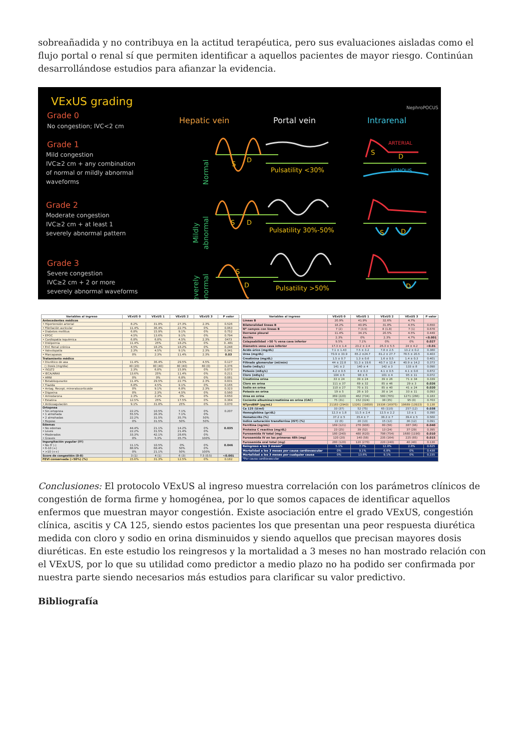sobreañadida y no contribuya en la actitud terapéutica, pero sus evaluaciones aisladas como el flujo portal o renal sí que permiten identificar a aquellos pacientes de mayor riesgo. Continúan desarrollándose estudios para afianzar la evidencia.
VExUS grading
Grade 0
No congestion; IVC<2 cm
Grade 1
Mild congestion
IVC≥2 cm + any combination
of normal or mildly abnormal
waveforms
Grade 2
Moderate congestion
IVC≥2 cm + at least 1
severely abnormal pattern
Grade 3
Severe congestion
IVC≥2 cm + 2 or more
severely abnormal waveforms
Hepatic vein
Portal vein
Intrarenal
NephroPOCUS
Normal
Mildly
abnormal
Severely
abnormal
S
D
S
D
S
D
Pulsatility <30%
Pulsatility 30%-50%
Pulsatility >50%
ARTERIAL
S
D
VENOUS
S
D
D
| Variables al ingreso | VExUS 0 | VExUS 1 | VExUS 2 | VExUS 3 | P valor |
| --- | --- | --- | --- | --- | --- |
| Antecedentes médicos | | | | | |
| • Hipertensión arterial | 8.2% | 31.8% | 27.3% | 2.3% | 0.526 |
| • Fibrilación auricular | 11.4% | 36.4% | 22.7% | 0% | 0.063 |
| • Diabetes mellitus | 6.8% | 15.9% | 9.1% | 0% | 0.752 |
| • EPOC | 4.5% | 13.6% | 9.1% | 0% | 0.794 |
| • Cardiopatía isquémica | 6.8% | 6.8% | 4.5% | 2.3% | 0473 |
| • Dislipemia | 11.4% | 25% | 18.2% | 0% | 0..481 |
| • Enf. Renal crónica | 4.5% | 18.2% | 18.2% | 0% | 0.248 |
| • Valvulopatía | 2.3% | 4.5% | 9.1% | 2.3% | 0.341 |
| • Marcapasos | 0% | 2.3% | 11.4% | 2.3% | 0.03 |
| Tratamiento médico | | | | | |
| • Diurético de asa | 11.4% | 36.4% | 29.5% | 4.5% | 0.127 |
| ○ Dosis (mg/día) | 40 (20) | 80 (40) | 80 (40) | 80 (0) | 0.376 |
| • iSGLT2 | 2.3% | 6.8% | 15.9% | 0% | 0.073 |
| • IECA/ARAII | 13.6% | 25% | 11.4% | 0% | 0.211 |
| • ARNI | 0% | 0% | 6.8% | 0% | 0.081 |
| • Betabloqueante | 11.4% | 29.5% | 22.7% | 2.3% | 0.831 |
| • Tiazida | 6.8% | 4.5% | 9.1% | 0% | 0.165 |
| • Antag. Recept. mineralocorticoide | 0% | 9.1% | 6.8% | 2.3% | 0.323 |
| • Digoxina | 0% | 2.3% | 4.5% | 0% | 0.560 |
| • Amiodarona | 2.3% | 2.3% | 0% | 0% | 0.650 |
| • Estatina | 12.5% | 25% | 17.5% | 0% | 0.384 |
| • Anticoagulación | 9.1% | 31.8% | 25% | 0% | 0.070 |
| Ortopnea • Sin ortopnea • 1 almohada • 2 almohadas • Reposo | 22.2% 55.5% 22.2% 0% | 10.5% 26.3% 31.5% 31.5% | 7.1% 7.1% 35.7% 50% | 0% 0% 50% 50% | 0.207 |
| Edemas • No edemas • Leves • Moderados • Graves | 44.4% 22.2% 33.3% 0% | 21.1% 31.5% 42.1% 5.3% | 14.2% 21.4% 28.6% 35.7% | 0% 0% 0% 100% | 0.035 |
| Ingurgitación yugular (IY) • No IY (-) • 6-10 (+) • >10 (++) | 11.1% 88.9% 0% | 10.5% 68.4% 21.1% | 0% 50% 50% | 0% 0% 100% | 0.046 |
| Score de congestión (0-8) | 3 (1) | 4 (1) | 6 (3) | 7.5 (0.5) | <0.001 |
| FEVI conservada (>50%) (%) | 15.6% | 31.3% | 12.5% | 0% | 0.182 |
| Variables al ingreso | VExUS 0 | VExUS 1 | VExUS 2 | VExUS 3 | P valor |
| --- | --- | --- | --- | --- | --- |
| Líneas B | 20.9% | 41.9% | 32.6% | 4.7% | |
| Bilateralidad líneas B | 18.2% | 40.9% | 31.8% | 4.5% | 0.650 |
| Nº campos con líneas B | 7 (2) | 7 (3.5) | 8 (1.8) | 7 (1) | 0.678 |
| Derrame pleural | 11.4% | 34.1% | 20.5% | 4.5% | 0.449 |
| Ascitis | 2.3% | 0% | 2.3% | 4.7% | <0.001 |
| Colapsabilidad >50 % vena cava inferior | 9.5% | 7.1% | 0% | 0% | 0.027 |
| Diámetro vena cava inferior | 17.3 ± 1.4 | 23.2 ± 2.4 | 26.3 ± 5.5 | 24 ± 4.2 | <0.01 |
| Ácido úrico (mg/dL) | 7.1 ± 1.43 | 7.5 ± 3.2 | 7.8 ± 2.5 | 13.2 ± 0.2 | 0.380 |
| Urea (mg/dL) | 70.9 ± 33.9 | 65.2 ±24.7 | 81.2 ± 27.7 | 78.5 ± 20.5 | 0.403 |
| Creatinina (mg/dL) | 1.5 ± 0.7 | 1.3 ± 0.6 | 1.6 ± 0.5 | 1.4 ± 0.3 | 0.401 |
| Filtrado glomerular (ml/min) | 44 ± 22.8 | 51.3 ± 19.6 | 40.7 ± 12.4 | 40.9 ± 14.2 | 0.373 |
| Sodio (mEq/L) | 141 ± 2 | 140 ± 4 | 142 ± 3 | 133 ± 8 | 0.090 |
| Potasio (mEq/L) | 4.2 ± 0.5 | 4 ± 0.3 | 4.1 ± 0.5 | 4.1 ± 0.6 | 0.872 |
| Cloro (mEq/L) | 104 ± 6 | 98 ± 6 | 101 ± 4 | 95 ± 11 | 0.072 |
| Creatinina orina | 33 ± 24 | 39 ± 24 | 39 ± 26 | 71 ± 34 | 0.339 |
| Cloro en orina | 111 ± 37 | 69 ± 32 | 85 ± 46 | 29 ± 3 | 0.026 |
| Sodio en orina | 110 ± 27 | 70 ± 31 | 85 ± 40 | 41 ± 24 | 0.020 |
| Potasio en orina | 19 ± 5 | 28 ± 10 | 30 ± 14 | 33 ± 11 | 0.093 |
| Urea en orina | 369 (220) | 462 (734) | 580 (765) | 1271 (266) | 0.183 |
| Cociente albumina/creatinina en orina (CAC) | 75 (31) | 152 (324) | 38 (35) | 95 (0) | 0.703 |
| NTproBNP (pg/mL) | 21183 (2943) | 13261 (19858) | 19336 (16975) | 19689 (13923) | 0.138 |
| Ca 125 (U/ml) | 33 (37) | 52 (75) | 65 (110) | 257 (12) | 0.038 |
| Hemoglobina (gr/dL) | 12.3 ± 1.8 | 11.5 ± 2.4 | 12.5 ± 2.2 | 13 ± 1 | 0.390 |
| Hematocrito (%) | 37.2 ± 5 | 35.4 ± 7 | 38.3 ± 7 | 39.4 ± 5 | 0.560 |
| Indice saturación transferrina (IST) (%) | 22 (6) | 20 (13) | 15 (12) | 36 (12) | 0.091 |
| Ferritina (ng/mL) | 169 (121) | 278 (908) | 80 (58) | 387 (96) | 0.040 |
| Proteína C reactiva (mg/dL) | 23 (25) | 39 (52) | 13 (24) | 37 (29) | 0.395 |
| Furosemida IV total (mg) | 180 (240) | 480 (620) | 798 (754) | 1680 (1190) | 0.010 |
| Furosemida IV en las primeras 48h (mg) | 120 (20) | 140 (58) | 235 (164) | 225 (85) | 0.015 |
| Furosemida oral total (mg) | 280 (120) | 120 (270) | 220 (240) | 40 (40) | 0.130 |
| Reingreso a los 3 meses* | 5.1% | 7.7% | 12.8% | 2.6% | 0.625 |
| Mortalidad a los 3 meses por causa cardiovascular | 0% | 9.1% | 6.8% | 0% | 0.438 |
| Mortalidad a los 3 meses por cualquier causa | 0% | 13.6% | 9.1% | 0% | 0.235 |
| *Por causa cardiovascular | | | | | |
Conclusiones: El protocolo VExUS al ingreso muestra correlación con los parámetros clínicos de congestión de forma firme y homogénea, por lo que somos capaces de identificar aquellos enfermos que muestran mayor congestión. Existe asociación entre el grado VExUS, congestión clínica, ascitis y CA 125, siendo estos pacientes los que presentan una peor respuesta diurética medida con cloro y sodio en orina disminuidos y siendo aquellos que precisan mayores dosis diuréticas. En este estudio los reingresos y la mortalidad a 3 meses no han mostrado relación con el VExUS, por lo que su utilidad como predictor a medio plazo no ha podido ser confirmada por nuestra parte siendo necesarios más estudios para clarificar su valor predictivo.
Bibliografía